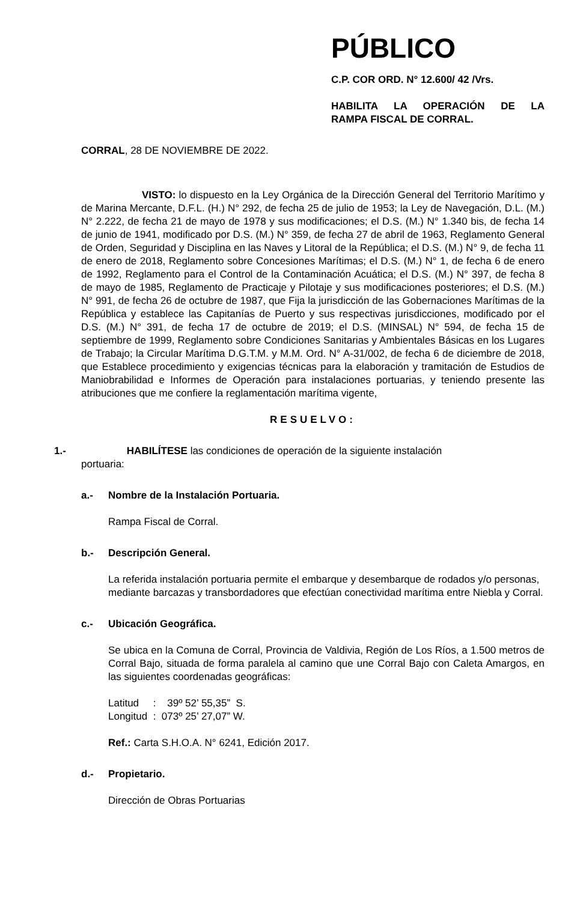PÚBLICO
C.P. COR ORD. N° 12.600/ 42 /Vrs.
HABILITA LA OPERACIÓN DE LA
RAMPA FISCAL DE CORRAL.
CORRAL, 28 DE NOVIEMBRE DE 2022.
VISTO: lo dispuesto en la Ley Orgánica de la Dirección General del Territorio Marítimo y de Marina Mercante, D.F.L. (H.) N° 292, de fecha 25 de julio de 1953; la Ley de Navegación, D.L. (M.) N° 2.222, de fecha 21 de mayo de 1978 y sus modificaciones; el D.S. (M.) N° 1.340 bis, de fecha 14 de junio de 1941, modificado por D.S. (M.) N° 359, de fecha 27 de abril de 1963, Reglamento General de Orden, Seguridad y Disciplina en las Naves y Litoral de la República; el D.S. (M.) N° 9, de fecha 11 de enero de 2018, Reglamento sobre Concesiones Marítimas; el D.S. (M.) N° 1, de fecha 6 de enero de 1992, Reglamento para el Control de la Contaminación Acuática; el D.S. (M.) N° 397, de fecha 8 de mayo de 1985, Reglamento de Practicaje y Pilotaje y sus modificaciones posteriores; el D.S. (M.) N° 991, de fecha 26 de octubre de 1987, que Fija la jurisdicción de las Gobernaciones Marítimas de la República y establece las Capitanías de Puerto y sus respectivas jurisdicciones, modificado por el D.S. (M.) N° 391, de fecha 17 de octubre de 2019; el D.S. (MINSAL) N° 594, de fecha 15 de septiembre de 1999, Reglamento sobre Condiciones Sanitarias y Ambientales Básicas en los Lugares de Trabajo; la Circular Marítima D.G.T.M. y M.M. Ord. N° A-31/002, de fecha 6 de diciembre de 2018, que Establece procedimiento y exigencias técnicas para la elaboración y tramitación de Estudios de Maniobrabilidad e Informes de Operación para instalaciones portuarias, y teniendo presente las atribuciones que me confiere la reglamentación marítima vigente,
RESUELVO:
1.- HABILÍTESE las condiciones de operación de la siguiente instalación
portuaria:
a.- Nombre de la Instalación Portuaria.
Rampa Fiscal de Corral.
b.- Descripción General.
La referida instalación portuaria permite el embarque y desembarque de rodados y/o personas, mediante barcazas y transbordadores que efectúan conectividad marítima entre Niebla y Corral.
c.- Ubicación Geográfica.
Se ubica en la Comuna de Corral, Provincia de Valdivia, Región de Los Ríos, a 1.500 metros de Corral Bajo, situada de forma paralela al camino que une Corral Bajo con Caleta Amargos, en las siguientes coordenadas geográficas:
Latitud : 39º 52’ 55,35” S.
Longitud : 073º 25’ 27,07” W.
Ref.: Carta S.H.O.A. N° 6241, Edición 2017.
d.- Propietario.
Dirección de Obras Portuarias